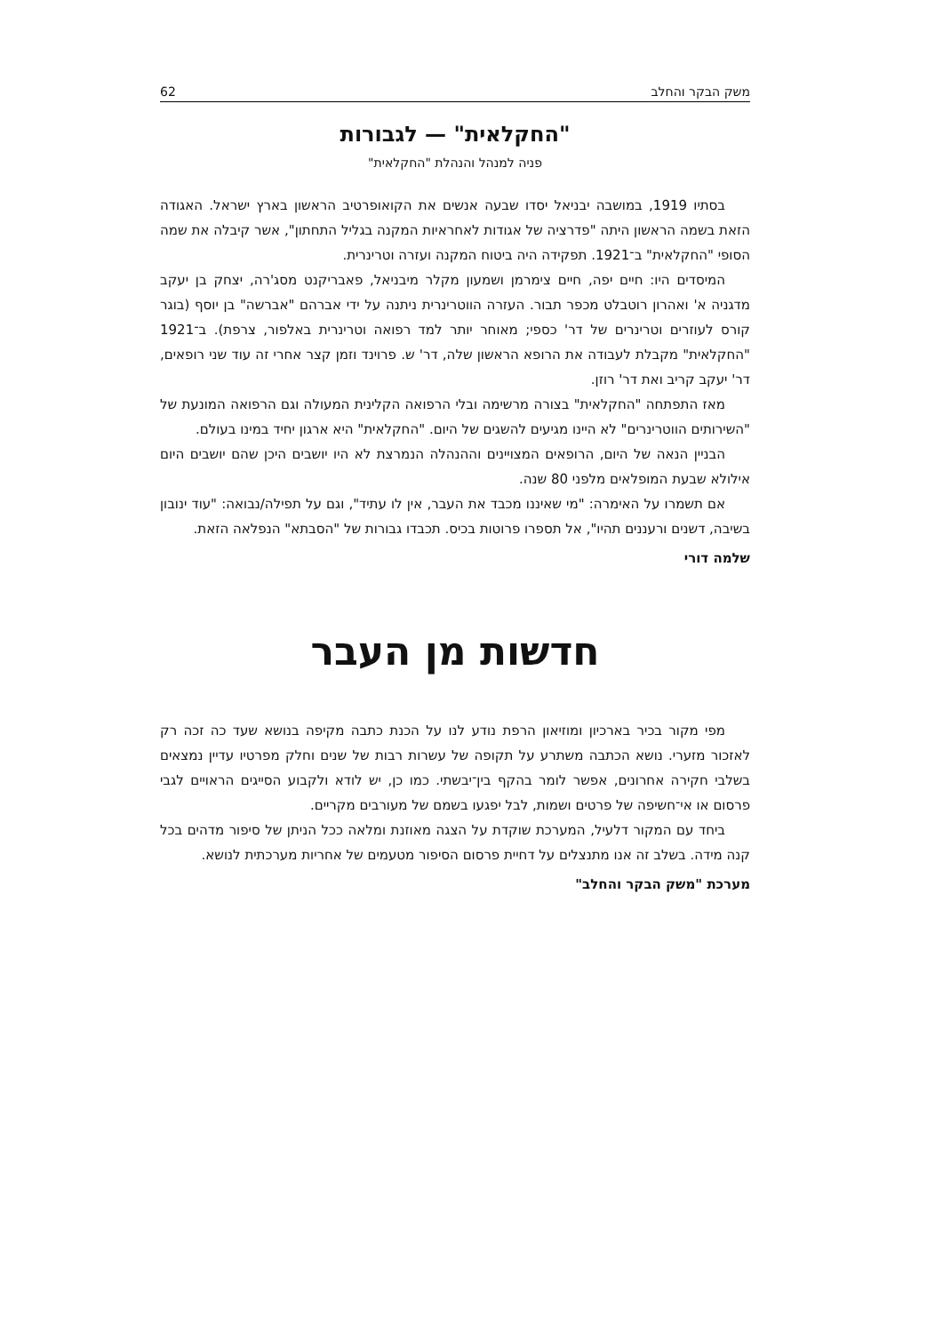משק הבקר והחלב 62
"החקלאית" — לגבורות
פניה למנהל והנהלת "החקלאית"
בסתיו 1919, במושבה יבניאל יסדו שבעה אנשים את הקואופרטיב הראשון בארץ ישראל. האגודה הזאת בשמה הראשון היתה "פדרציה של אגודות לאחראיות המקנה בגליל התחתון", אשר קיבלה את שמה הסופי "החקלאית" ב־1921. תפקידה היה ביטוח המקנה ועזרה וטרינרית.
המיסדים היו: חיים יפה, חיים צימרמן ושמעון מקלר מיבניאל, פאבריקנט מסג'רה, יצחק בן יעקב מדגניה א' ואהרון רוטבלט מכפר תבור. העזרה הווטרינרית ניתנה על ידי אברהם "אברשה" בן יוסף (בוגר קורס לעוזרים וטרינרים של דר' כספי; מאוחר יותר למד רפואה וטרינרית באלפור, צרפת). ב־1921 "החקלאית" מקבלת לעבודה את הרופא הראשון שלה, דר' ש. פרוינד וזמן קצר אחרי זה עוד שני רופאים, דר' יעקב קריב ואת דר' רוזן.
מאז התפתחה "החקלאית" בצורה מרשימה ובלי הרפואה הקלינית המעולה וגם הרפואה המונעת של "השירותים הווטרינרים" לא היינו מגיעים להשגים של היום. "החקלאית" היא ארגון יחיד במינו בעולם.
הבניין הנאה של היום, הרופאים המצויינים וההנהלה הנמרצת לא היו יושבים היכן שהם יושבים היום אילולא שבעת המופלאים מלפני 80 שנה.
אם תשמרו על האימרה: "מי שאיננו מכבד את העבר, אין לו עתיד", וגם על תפילה/נבואה: "עוד ינובון בשיבה, דשנים ורעננים תהיו", אל תספרו פרוטות בכיס. תכבדו גבורות של "הסבתא" הנפלאה הזאת.
שלמה דורי
חדשות מן העבר
מפי מקור בכיר בארכיון ומוזיאון הרפת נודע לנו על הכנת כתבה מקיפה בנושא שעד כה זכה רק לאזכור מזערי. נושא הכתבה משתרע על תקופה של עשרות רבות של שנים וחלק מפרטיו עדיין נמצאים בשלבי חקירה אחרונים, אפשר לומר בהקף בין־יבשתי. כמו כן, יש לודא ולקבוע הסייגים הראויים לגבי פרסום או אי־חשיפה של פרטים ושמות, לבל יפגעו בשמם של מעורבים מקריים.
ביחד עם המקור דלעיל, המערכת שוקדת על הצגה מאוזנת ומלאה ככל הניתן של סיפור מדהים בכל קנה מידה. בשלב זה אנו מתנצלים על דחיית פרסום הסיפור מטעמים של אחריות מערכתית לנושא.
מערכת "משק הבקר והחלב"